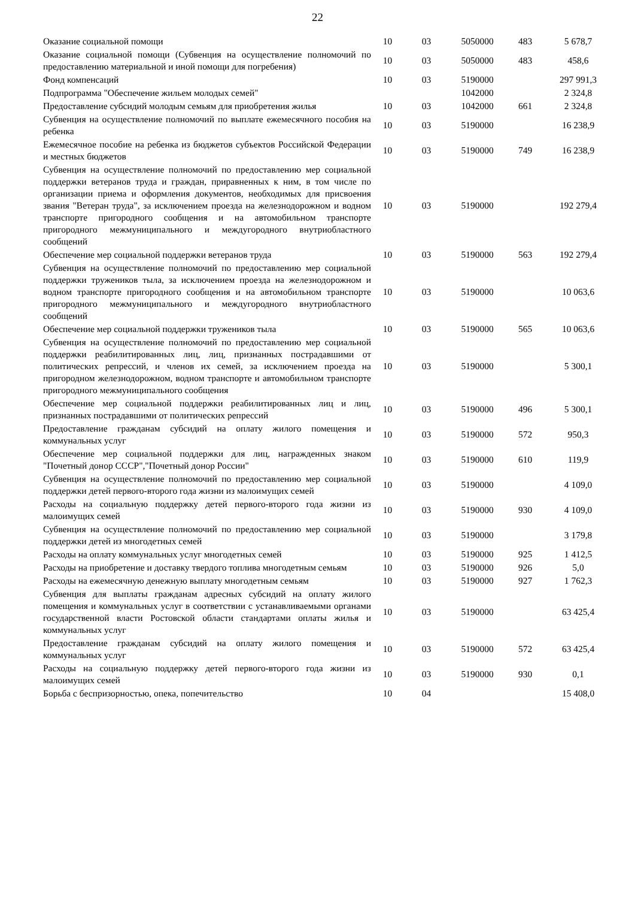22
| Оказание социальной помощи | 10 | 03 | 5050000 | 483 | 5 678,7 |
| Оказание социальной помощи (Субвенция на осуществление полномочий по предоставлению материальной и иной помощи для погребения) | 10 | 03 | 5050000 | 483 | 458,6 |
| Фонд компенсаций | 10 | 03 | 5190000 | | 297 991,3 |
| Подпрограмма "Обеспечение жильем молодых семей" | | | 1042000 | | 2 324,8 |
| Предоставление субсидий молодым семьям для приобретения жилья | 10 | 03 | 1042000 | 661 | 2 324,8 |
| Субвенция на осуществление полномочий по выплате ежемесячного пособия на ребенка | 10 | 03 | 5190000 | | 16 238,9 |
| Ежемесячное пособие на ребенка из бюджетов субъектов Российской Федерации и местных бюджетов | 10 | 03 | 5190000 | 749 | 16 238,9 |
| Субвенция на осуществление полномочий по предоставлению мер социальной поддержки ветеранов труда и граждан, приравненных к ним, в том числе по организации приема и оформления документов, необходимых для присвоения звания "Ветеран труда", за исключением проезда на железнодорожном и водном транспорте пригородного сообщения и на автомобильном транспорте пригородного межмуниципального и междугородного внутриобластного сообщений | 10 | 03 | 5190000 | | 192 279,4 |
| Обеспечение мер социальной поддержки ветеранов труда | 10 | 03 | 5190000 | 563 | 192 279,4 |
| Субвенция на осуществление полномочий по предоставлению мер социальной поддержки тружеников тыла, за исключением проезда на железнодорожном и водном транспорте пригородного сообщения и на автомобильном транспорте пригородного межмуниципального и междугородного внутриобластного сообщений | 10 | 03 | 5190000 | | 10 063,6 |
| Обеспечение мер социальной поддержки тружеников тыла | 10 | 03 | 5190000 | 565 | 10 063,6 |
| Субвенция на осуществление полномочий по предоставлению мер социальной поддержки реабилитированных лиц, лиц, признанных пострадавшими от политических репрессий, и членов их семей, за исключением проезда на пригородном железнодорожном, водном транспорте и автомобильном транспорте пригородного межмуниципального сообщения | 10 | 03 | 5190000 | | 5 300,1 |
| Обеспечение мер социальной поддержки реабилитированных лиц и лиц, признанных пострадавшими от политических репрессий | 10 | 03 | 5190000 | 496 | 5 300,1 |
| Предоставление гражданам субсидий на оплату жилого помещения и коммунальных услуг | 10 | 03 | 5190000 | 572 | 950,3 |
| Обеспечение мер социальной поддержки для лиц, награжденных знаком "Почетный донор СССР","Почетный донор России" | 10 | 03 | 5190000 | 610 | 119,9 |
| Субвенция на осуществление полномочий по предоставлению мер социальной поддержки детей первого-второго года жизни из малоимущих семей | 10 | 03 | 5190000 | | 4 109,0 |
| Расходы на социальную поддержку детей первого-второго года жизни из малоимущих семей | 10 | 03 | 5190000 | 930 | 4 109,0 |
| Субвенция на осуществление полномочий по предоставлению мер социальной поддержки детей из многодетных семей | 10 | 03 | 5190000 | | 3 179,8 |
| Расходы на оплату коммунальных услуг многодетных семей | 10 | 03 | 5190000 | 925 | 1 412,5 |
| Расходы на приобретение и доставку твердого топлива многодетным семьям | 10 | 03 | 5190000 | 926 | 5,0 |
| Расходы на ежемесячную денежную выплату многодетным семьям | 10 | 03 | 5190000 | 927 | 1 762,3 |
| Субвенция для выплаты гражданам адресных субсидий на оплату жилого помещения и коммунальных услуг в соответствии с устанавливаемыми органами государственной власти Ростовской области стандартами оплаты жилья и коммунальных услуг | 10 | 03 | 5190000 | | 63 425,4 |
| Предоставление гражданам субсидий на оплату жилого помещения и коммунальных услуг | 10 | 03 | 5190000 | 572 | 63 425,4 |
| Расходы на социальную поддержку детей первого-второго года жизни из малоимущих семей | 10 | 03 | 5190000 | 930 | 0,1 |
| Борьба с беспризорностью, опека, попечительство | 10 | 04 | | | 15 408,0 |